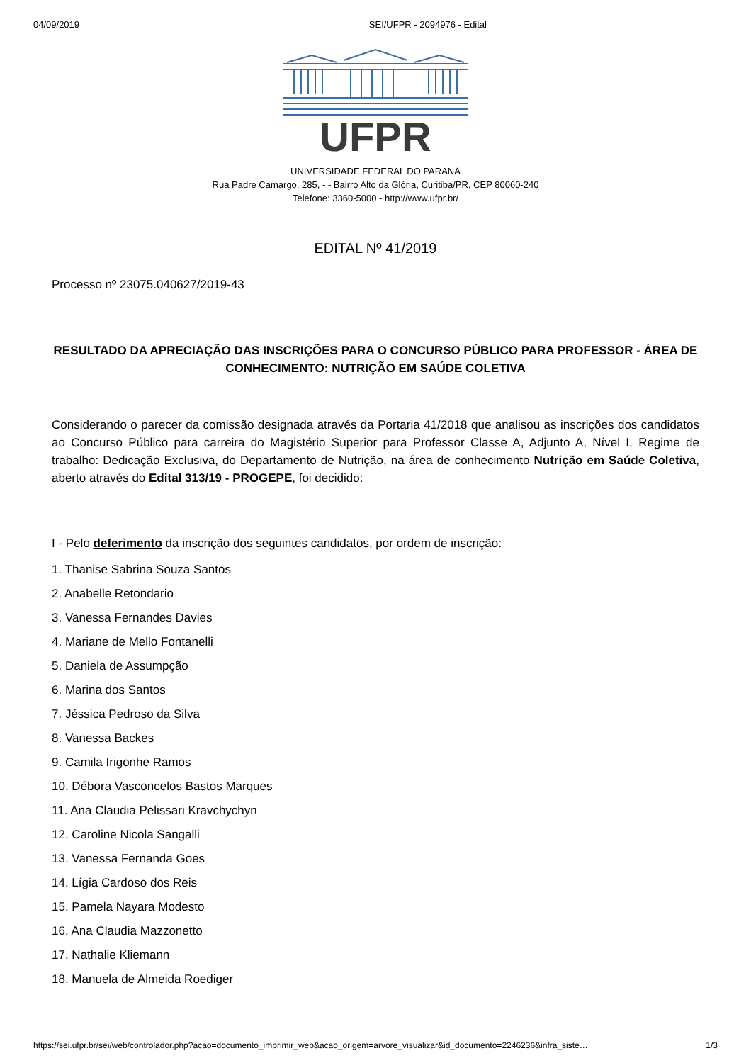04/09/2019 SEI/UFPR - 2094976 - Edital
UFPR
UNIVERSIDADE FEDERAL DO PARANÁ
Rua Padre Camargo, 285, - - Bairro Alto da Glória, Curitiba/PR, CEP 80060-240
Telefone: 3360-5000 - http://www.ufpr.br/
EDITAL Nº 41/2019
Processo nº 23075.040627/2019-43
RESULTADO DA APRECIAÇÃO DAS INSCRIÇÕES PARA O CONCURSO PÚBLICO PARA PROFESSOR - ÁREA DE CONHECIMENTO: NUTRIÇÃO EM SAÚDE COLETIVA
Considerando o parecer da comissão designada através da Portaria 41/2018 que analisou as inscrições dos candidatos ao Concurso Público para carreira do Magistério Superior para Professor Classe A, Adjunto A, Nível I, Regime de trabalho: Dedicação Exclusiva, do Departamento de Nutrição, na área de conhecimento Nutrição em Saúde Coletiva, aberto através do Edital 313/19 - PROGEPE, foi decidido:
I - Pelo deferimento da inscrição dos seguintes candidatos, por ordem de inscrição:
1. Thanise Sabrina Souza Santos
2. Anabelle Retondario
3. Vanessa Fernandes Davies
4. Mariane de Mello Fontanelli
5. Daniela de Assumpção
6. Marina dos Santos
7. Jéssica Pedroso da Silva
8. Vanessa Backes
9. Camila Irigonhe Ramos
10. Débora Vasconcelos Bastos Marques
11. Ana Claudia Pelissari Kravchychyn
12. Caroline Nicola Sangalli
13. Vanessa Fernanda Goes
14. Lígia Cardoso dos Reis
15. Pamela Nayara Modesto
16. Ana Claudia Mazzonetto
17. Nathalie Kliemann
18. Manuela de Almeida Roediger
https://sei.ufpr.br/sei/web/controlador.php?acao=documento_imprimir_web&acao_origem=arvore_visualizar&id_documento=2246236&infra_siste… 1/3